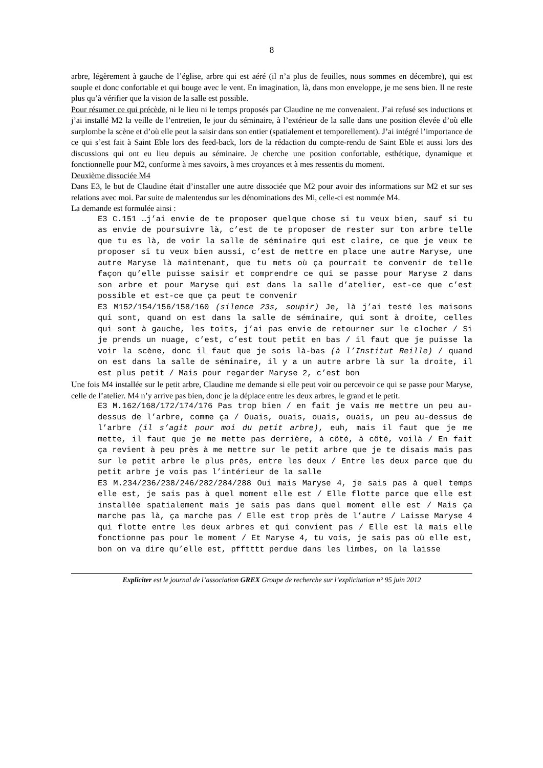8
arbre, légèrement à gauche de l’église, arbre qui est aéré (il n’a plus de feuilles, nous sommes en décembre), qui est souple et donc confortable et qui bouge avec le vent. En imagination, là, dans mon enveloppe, je me sens bien. Il ne reste plus qu’à vérifier que la vision de la salle est possible.
Pour résumer ce qui précède, ni le lieu ni le temps proposés par Claudine ne me convenaient. J’ai refusé ses inductions et j’ai installé M2 la veille de l’entretien, le jour du séminaire, à l’extérieur de la salle dans une position élevée d’où elle surplombe la scène et d’où elle peut la saisir dans son entier (spatialement et temporellement). J’ai intégré l’importance de ce qui s’est fait à Saint Eble lors des feed-back, lors de la rédaction du compte-rendu de Saint Eble et aussi lors des discussions qui ont eu lieu depuis au séminaire. Je cherche une position confortable, esthétique, dynamique et fonctionnelle pour M2, conforme à mes savoirs, à mes croyances et à mes ressentis du moment.
Deuxième dissociée M4
Dans E3, le but de Claudine était d’installer une autre dissociée que M2 pour avoir des informations sur M2 et sur ses relations avec moi. Par suite de malentendus sur les dénominations des Mi, celle-ci est nommée M4.
La demande est formulée ainsi :
E3 C.151 …j’ai envie de te proposer quelque chose si tu veux bien, sauf si tu as envie de poursuivre là, c’est de te proposer de rester sur ton arbre telle que tu es là, de voir la salle de séminaire qui est claire, ce que je veux te proposer si tu veux bien aussi, c’est de mettre en place une autre Maryse, une autre Maryse là maintenant, que tu mets où ça pourrait te convenir de telle façon qu’elle puisse saisir et comprendre ce qui se passe pour Maryse 2 dans son arbre et pour Maryse qui est dans la salle d’atelier, est-ce que c’est possible et est-ce que ça peut te convenir
E3 M152/154/156/158/160 (silence 23s, soupir) Je, là j’ai testé les maisons qui sont, quand on est dans la salle de séminaire, qui sont à droite, celles qui sont à gauche, les toits, j’ai pas envie de retourner sur le clocher / Si je prends un nuage, c’est, c’est tout petit en bas / il faut que je puisse la voir la scène, donc il faut que je sois là-bas (à l’Institut Reille) / quand on est dans la salle de séminaire, il y a un autre arbre là sur la droite, il est plus petit / Mais pour regarder Maryse 2, c’est bon
Une fois M4 installée sur le petit arbre, Claudine me demande si elle peut voir ou percevoir ce qui se passe pour Maryse, celle de l’atelier. M4 n’y arrive pas bien, donc je la déplace entre les deux arbres, le grand et le petit.
E3 M.162/168/172/174/176 Pas trop bien / en fait je vais me mettre un peu au-dessus de l’arbre, comme ça / Ouais, ouais, ouais, ouais, un peu au-dessus de l’arbre (il s’agit pour moi du petit arbre), euh, mais il faut que je me mette, il faut que je me mette pas derrière, à côté, à côté, voilà / En fait ça revient à peu près à me mettre sur le petit arbre que je te disais mais pas sur le petit arbre le plus près, entre les deux / Entre les deux parce que du petit arbre je vois pas l’intérieur de la salle
E3 M.234/236/238/246/282/284/288 Oui mais Maryse 4, je sais pas à quel temps elle est, je sais pas à quel moment elle est / Elle flotte parce que elle est installée spatialement mais je sais pas dans quel moment elle est / Mais ça marche pas là, ça marche pas / Elle est trop près de l’autre / Laisse Maryse 4 qui flotte entre les deux arbres et qui convient pas / Elle est là mais elle fonctionne pas pour le moment / Et Maryse 4, tu vois, je sais pas où elle est, bon on va dire qu’elle est, pfftttt perdue dans les limbes, on la laisse
Expliciter est le journal de l’association GREX Groupe de recherche sur l’explicitation n° 95 juin 2012